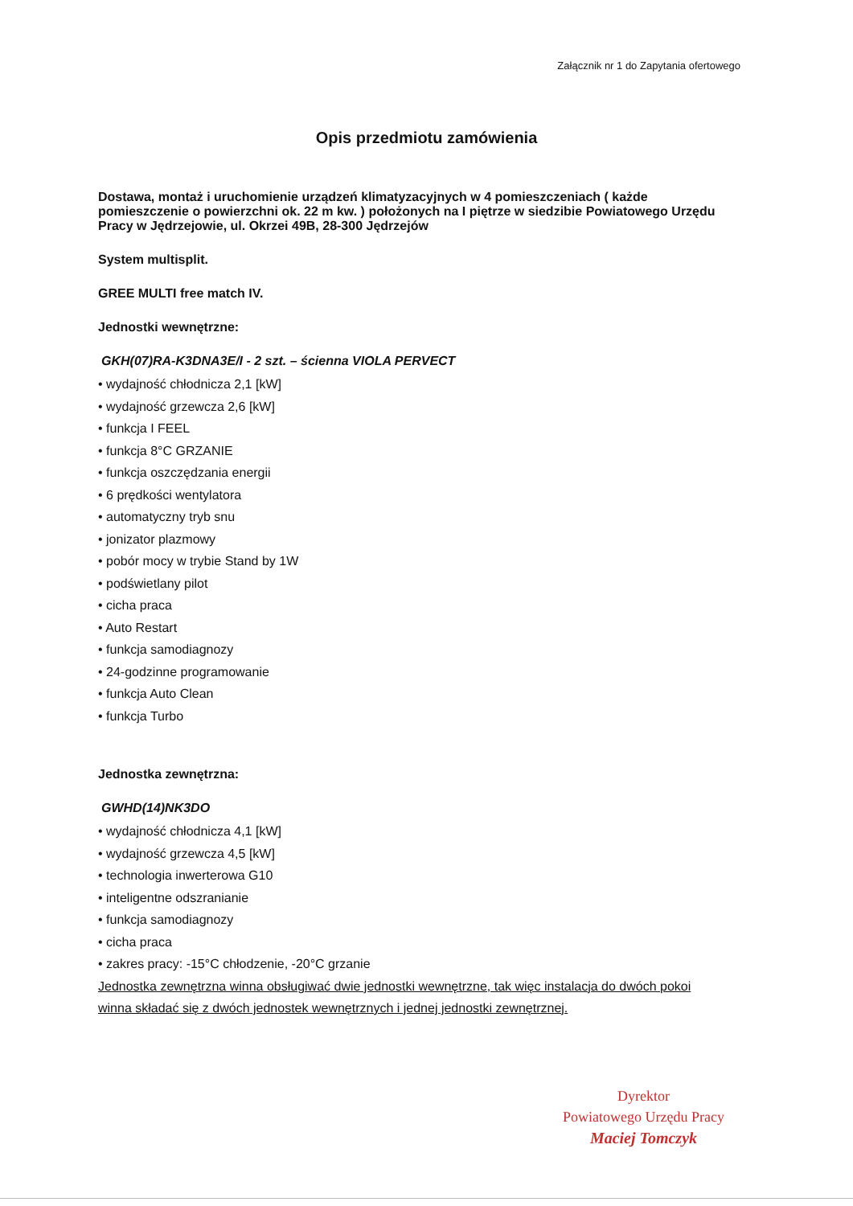Załącznik nr 1 do Zapytania ofertowego
Opis przedmiotu zamówienia
Dostawa, montaż i uruchomienie urządzeń klimatyzacyjnych w 4 pomieszczeniach ( każde pomieszczenie o powierzchni ok. 22 m kw. ) położonych na I piętrze w siedzibie Powiatowego Urzędu Pracy w Jędrzejowie, ul. Okrzei 49B, 28-300 Jędrzejów
System multisplit.
GREE MULTI free match IV.
Jednostki wewnętrzne:
GKH(07)RA-K3DNA3E/I - 2 szt. – ścienna VIOLA PERVECT
• wydajność chłodnicza 2,1 [kW]
• wydajność grzewcza 2,6 [kW]
• funkcja I FEEL
• funkcja 8°C GRZANIE
• funkcja oszczędzania energii
• 6 prędkości wentylatora
• automatyczny tryb snu
• jonizator plazmowy
• pobór mocy w trybie Stand by 1W
• podświetlany pilot
• cicha praca
• Auto Restart
• funkcja samodiagnozy
• 24-godzinne programowanie
• funkcja Auto Clean
• funkcja Turbo
Jednostka zewnętrzna:
GWHD(14)NK3DO
• wydajność chłodnicza 4,1 [kW]
• wydajność grzewcza 4,5 [kW]
• technologia inwerterowa G10
• inteligentne odszranianie
• funkcja samodiagnozy
• cicha praca
• zakres pracy: -15°C chłodzenie, -20°C grzanie
Jednostka zewnętrzna winna obsługiwać dwie jednostki wewnętrzne, tak więc instalacja do dwóch pokoi winna składać się z dwóch jednostek wewnętrznych i jednej jednostki zewnętrznej.
Dyrektor
Powiatowego Urzędu Pracy
Maciej Tomczyk